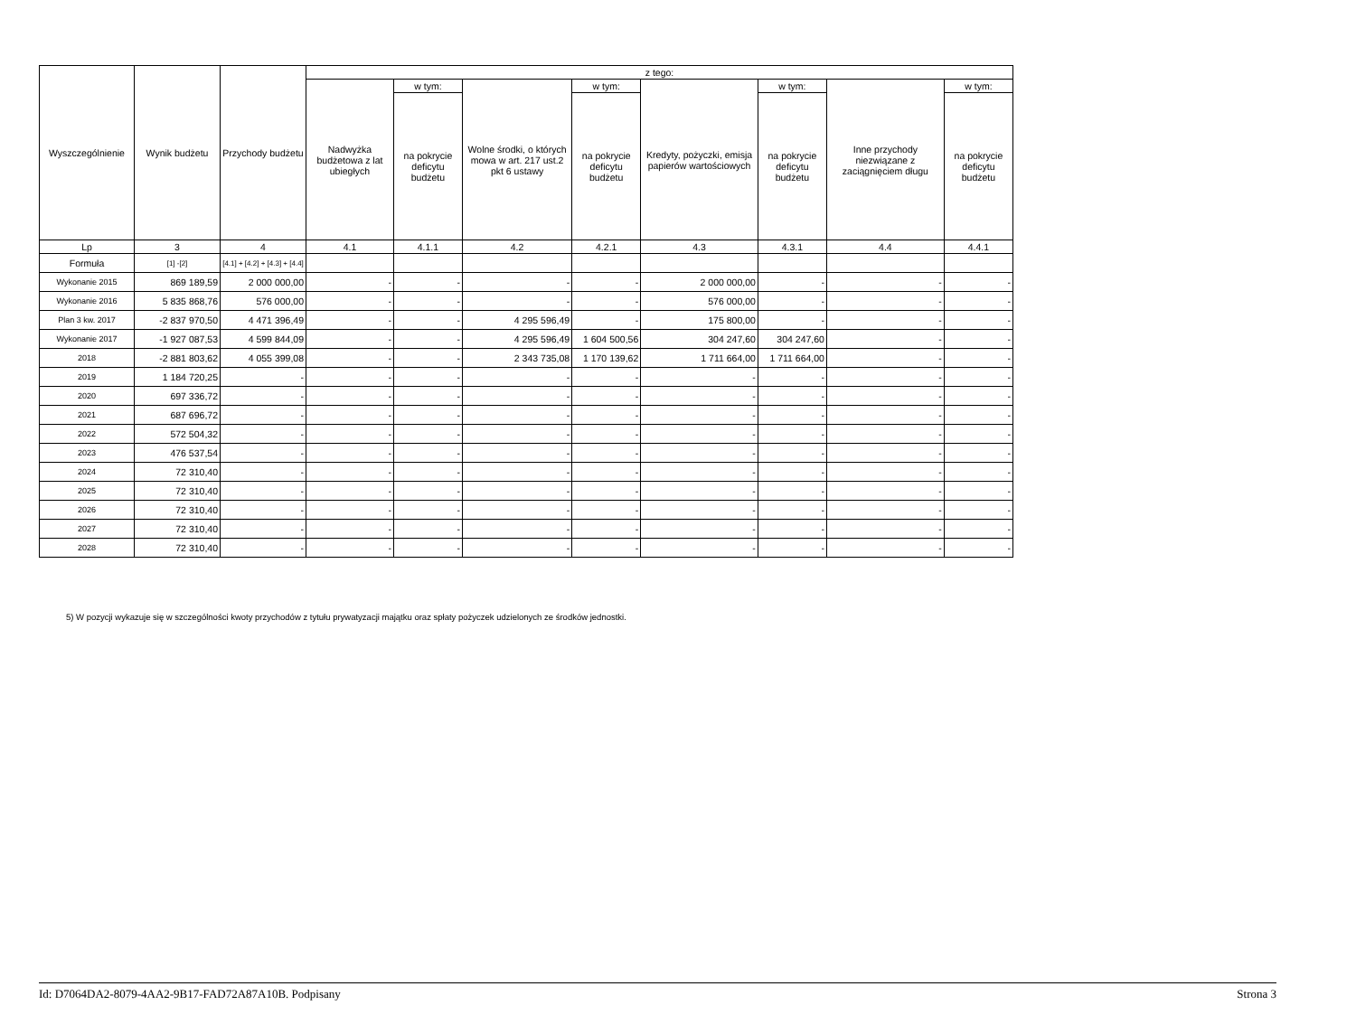| Wyszczególnienie | Wynik budżetu | Przychody budżetu | z tego: | | | | | | | |
| --- | --- | --- | --- | --- | --- | --- | --- | --- | --- | --- |
| | | | Nadwyżka budżetowa z lat ubiegłych | w tym: | Wolne środki, o których mowa w art. 217 ust.2 pkt 6 ustawy | w tym: | Kredyty, pożyczki, emisja papierów wartościowych | w tym: | Inne przychody niezwiązane z zaciągnięciem długu | w tym: |
| | | | | na pokrycie deficytu budżetu | | na pokrycie deficytu budżetu | | na pokrycie deficytu budżetu | | na pokrycie deficytu budżetu |
| Lp | 3 | 4 | 4.1 | 4.1.1 | 4.2 | 4.2.1 | 4.3 | 4.3.1 | 4.4 | 4.4.1 |
| Formuła | [1] -[2] | [4.1] + [4.2] + [4.3] + [4.4] | | | | | | | | |
| Wykonanie 2015 | 869 189,59 | 2 000 000,00 | - | - | - | - | 2 000 000,00 | - | - | - |
| Wykonanie 2016 | 5 835 868,76 | 576 000,00 | - | - | - | - | 576 000,00 | - | - | - |
| Plan 3 kw. 2017 | -2 837 970,50 | 4 471 396,49 | - | - | 4 295 596,49 | - | 175 800,00 | - | - | - |
| Wykonanie 2017 | -1 927 087,53 | 4 599 844,09 | - | - | 4 295 596,49 | 1 604 500,56 | 304 247,60 | 304 247,60 | - | - |
| 2018 | -2 881 803,62 | 4 055 399,08 | - | - | 2 343 735,08 | 1 170 139,62 | 1 711 664,00 | 1 711 664,00 | - | - |
| 2019 | 1 184 720,25 | - | - | - | - | - | - | - | - | - |
| 2020 | 697 336,72 | - | - | - | - | - | - | - | - | - |
| 2021 | 687 696,72 | - | - | - | - | - | - | - | - | - |
| 2022 | 572 504,32 | - | - | - | - | - | - | - | - | - |
| 2023 | 476 537,54 | - | - | - | - | - | - | - | - | - |
| 2024 | 72 310,40 | - | - | - | - | - | - | - | - | - |
| 2025 | 72 310,40 | - | - | - | - | - | - | - | - | - |
| 2026 | 72 310,40 | - | - | - | - | - | - | - | - | - |
| 2027 | 72 310,40 | - | - | - | - | - | - | - | - | - |
| 2028 | 72 310,40 | - | - | - | - | - | - | - | - | - |
5) W pozycji wykazuje się w szczególności kwoty przychodów z tytułu prywatyzacji majątku oraz spłaty pożyczek udzielonych ze środków jednostki.
Id: D7064DA2-8079-4AA2-9B17-FAD72A87A10B. Podpisany Strona 3